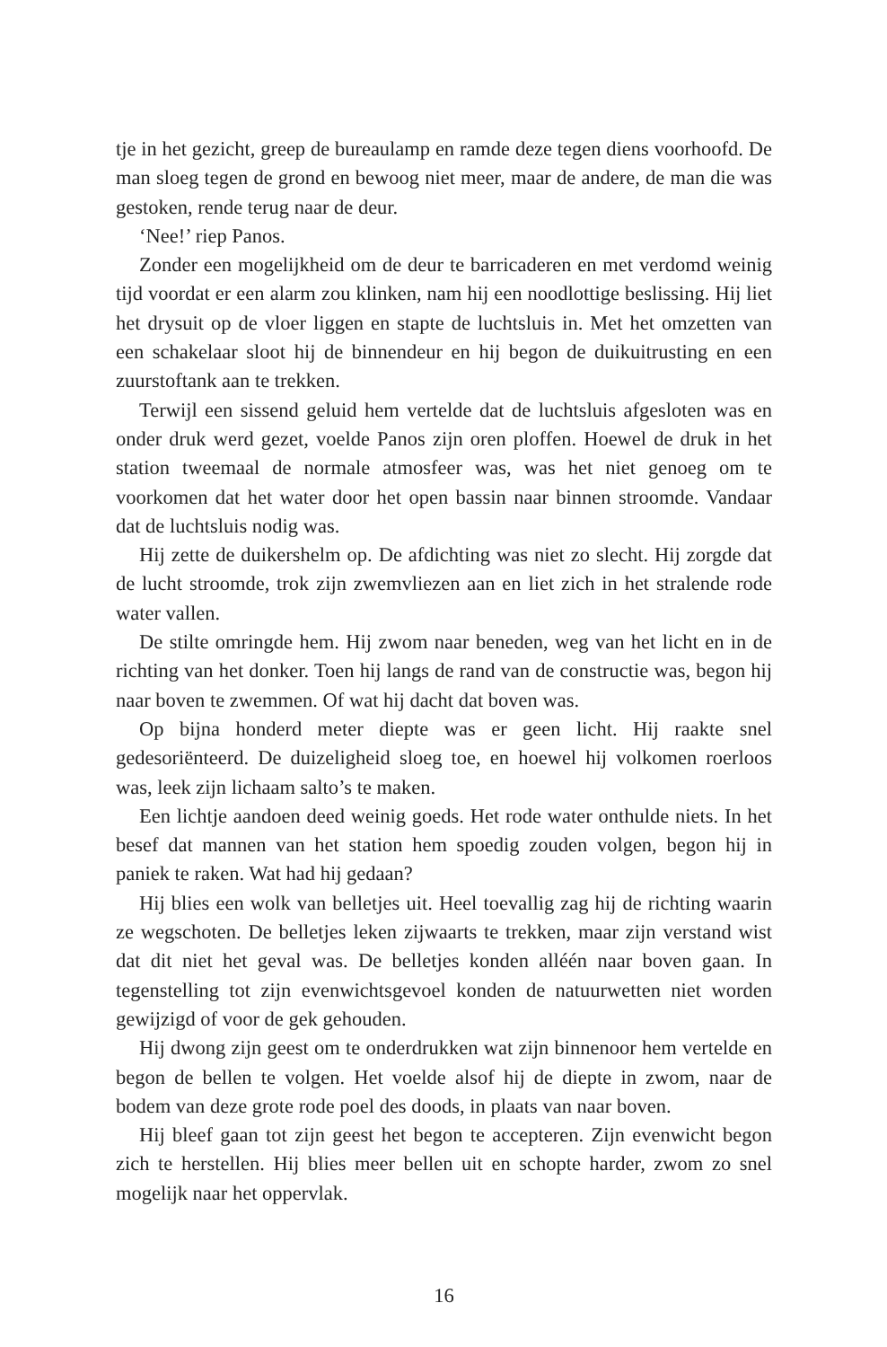tje in het gezicht, greep de bureaulamp en ramde deze tegen diens voorhoofd. De man sloeg tegen de grond en bewoog niet meer, maar de andere, de man die was gestoken, rende terug naar de deur.
‘Nee!’ riep Panos.
Zonder een mogelijkheid om de deur te barricaderen en met verdomd weinig tijd voordat er een alarm zou klinken, nam hij een noodlottige beslissing. Hij liet het drysuit op de vloer liggen en stapte de luchtsluis in. Met het omzetten van een schakelaar sloot hij de binnendeur en hij begon de duikuitrusting en een zuurstoftank aan te trekken.
Terwijl een sissend geluid hem vertelde dat de luchtsluis afgesloten was en onder druk werd gezet, voelde Panos zijn oren ploffen. Hoewel de druk in het station tweemaal de normale atmosfeer was, was het niet genoeg om te voorkomen dat het water door het open bassin naar binnen stroomde. Vandaar dat de luchtsluis nodig was.
Hij zette de duikershelm op. De afdichting was niet zo slecht. Hij zorgde dat de lucht stroomde, trok zijn zwemvliezen aan en liet zich in het stralende rode water vallen.
De stilte omringde hem. Hij zwom naar beneden, weg van het licht en in de richting van het donker. Toen hij langs de rand van de constructie was, begon hij naar boven te zwemmen. Of wat hij dacht dat boven was.
Op bijna honderd meter diepte was er geen licht. Hij raakte snel gedesoriënteerd. De duizeligheid sloeg toe, en hoewel hij volkomen roerloos was, leek zijn lichaam salto’s te maken.
Een lichtje aandoen deed weinig goeds. Het rode water onthulde niets. In het besef dat mannen van het station hem spoedig zouden volgen, begon hij in paniek te raken. Wat had hij gedaan?
Hij blies een wolk van belletjes uit. Heel toevallig zag hij de richting waarin ze wegschoten. De belletjes leken zijwaarts te trekken, maar zijn verstand wist dat dit niet het geval was. De belletjes konden alléén naar boven gaan. In tegenstelling tot zijn evenwichtsgevoel konden de natuurwetten niet worden gewijzigd of voor de gek gehouden.
Hij dwong zijn geest om te onderdrukken wat zijn binnenoor hem vertelde en begon de bellen te volgen. Het voelde alsof hij de diepte in zwom, naar de bodem van deze grote rode poel des doods, in plaats van naar boven.
Hij bleef gaan tot zijn geest het begon te accepteren. Zijn evenwicht begon zich te herstellen. Hij blies meer bellen uit en schopte harder, zwom zo snel mogelijk naar het oppervlak.
16